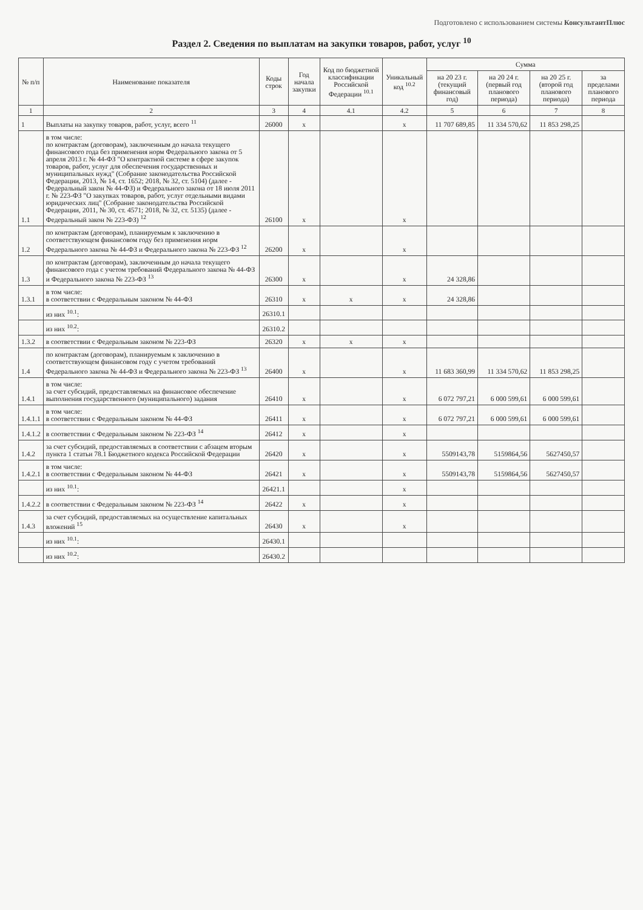Подготовлено с использованием системы КонсультантПлюс
Раздел 2. Сведения по выплатам на закупки товаров, работ, услуг <sup>10</sup>
| № п/п | Наименование показателя | Коды строк | Год начала закупки | Код по бюджетной классификации Российской Федерации <sup>10.1</sup> | Уникальный код <sup>10.2</sup> | Сумма | | | |
| --- | --- | --- | --- | --- | --- | --- | --- | --- | --- |
| | | | | | | на 20 23 г. (текущий финансовый год) | на 20 24 г. (первый год планового периода) | на 20 25 г. (второй год планового периода) | за пределами планового периода |
| 1 | 2 | 3 | 4 | 4.1 | 4.2 | 5 | 6 | 7 | 8 |
| 1 | Выплаты на закупку товаров, работ, услуг, всего <sup>11</sup> | 26000 | x | | x | 11 707 689,85 | 11 334 570,62 | 11 853 298,25 | |
| 1.1 | в том числе: по контрактам (договорам), заключенным до начала текущего финансового года без применения норм Федерального закона от 5 апреля 2013 г. № 44-ФЗ "О контрактной системе в сфере закупок товаров, работ, услуг для обеспечения государственных и муниципальных нужд" (Собрание законодательства Российской Федерации, 2013, № 14, ст. 1652; 2018, № 32, ст. 5104) (далее - Федеральный закон № 44-ФЗ) и Федерального закона от 18 июля 2011 г. № 223-ФЗ "О закупках товаров, работ, услуг отдельными видами юридических лиц" (Собрание законодательства Российской Федерации, 2011, № 30, ст. 4571; 2018, № 32, ст. 5135) (далее - Федеральный закон № 223-ФЗ) <sup>12</sup> | 26100 | x | | x | | | | |
| 1.2 | по контрактам (договорам), планируемым к заключению в соответствующем финансовом году без применения норм Федерального закона № 44-ФЗ и Федерального закона № 223-ФЗ <sup>12</sup> | 26200 | x | | x | | | | |
| 1.3 | по контрактам (договорам), заключенным до начала текущего финансового года с учетом требований Федерального закона № 44-ФЗ и Федерального закона № 223-ФЗ <sup>13</sup> | 26300 | x | | x | 24 328,86 | | | |
| 1.3.1 | в том числе: в соответствии с Федеральным законом № 44-ФЗ | 26310 | x | x | x | 24 328,86 | | | |
| | из них <sup>10.1</sup>: | 26310.1 | | | | | | | |
| | из них <sup>10.2</sup>: | 26310.2 | | | | | | | |
| 1.3.2 | в соответствии с Федеральным законом № 223-ФЗ | 26320 | x | x | x | | | | |
| 1.4 | по контрактам (договорам), планируемым к заключению в соответствующем финансовом году с учетом требований Федерального закона № 44-ФЗ и Федерального закона № 223-ФЗ <sup>13</sup> | 26400 | x | | x | 11 683 360,99 | 11 334 570,62 | 11 853 298,25 | |
| 1.4.1 | в том числе: за счет субсидий, предоставляемых на финансовое обеспечение выполнения государственного (муниципального) задания | 26410 | x | | x | 6 072 797,21 | 6 000 599,61 | 6 000 599,61 | |
| 1.4.1.1 | в том числе: в соответствии с Федеральным законом № 44-ФЗ | 26411 | x | | x | 6 072 797,21 | 6 000 599,61 | 6 000 599,61 | |
| 1.4.1.2 | в соответствии с Федеральным законом № 223-ФЗ <sup>14</sup> | 26412 | x | | x | | | | |
| 1.4.2 | за счет субсидий, предоставляемых в соответствии с абзацем вторым пункта 1 статьи 78.1 Бюджетного кодекса Российской Федерации | 26420 | x | | x | 5509143,78 | 5159864,56 | 5627450,57 | |
| 1.4.2.1 | в том числе: в соответствии с Федеральным законом № 44-ФЗ | 26421 | x | | x | 5509143,78 | 5159864,56 | 5627450,57 | |
| | из них <sup>10.1</sup>: | 26421.1 | | | x | | | | |
| 1.4.2.2 | в соответствии с Федеральным законом № 223-ФЗ <sup>14</sup> | 26422 | x | | x | | | | |
| 1.4.3 | за счет субсидий, предоставляемых на осуществление капитальных вложений <sup>15</sup> | 26430 | x | | x | | | | |
| | из них <sup>10.1</sup>: | 26430.1 | | | | | | | |
| | из них <sup>10.2</sup>: | 26430.2 | | | | | | | |